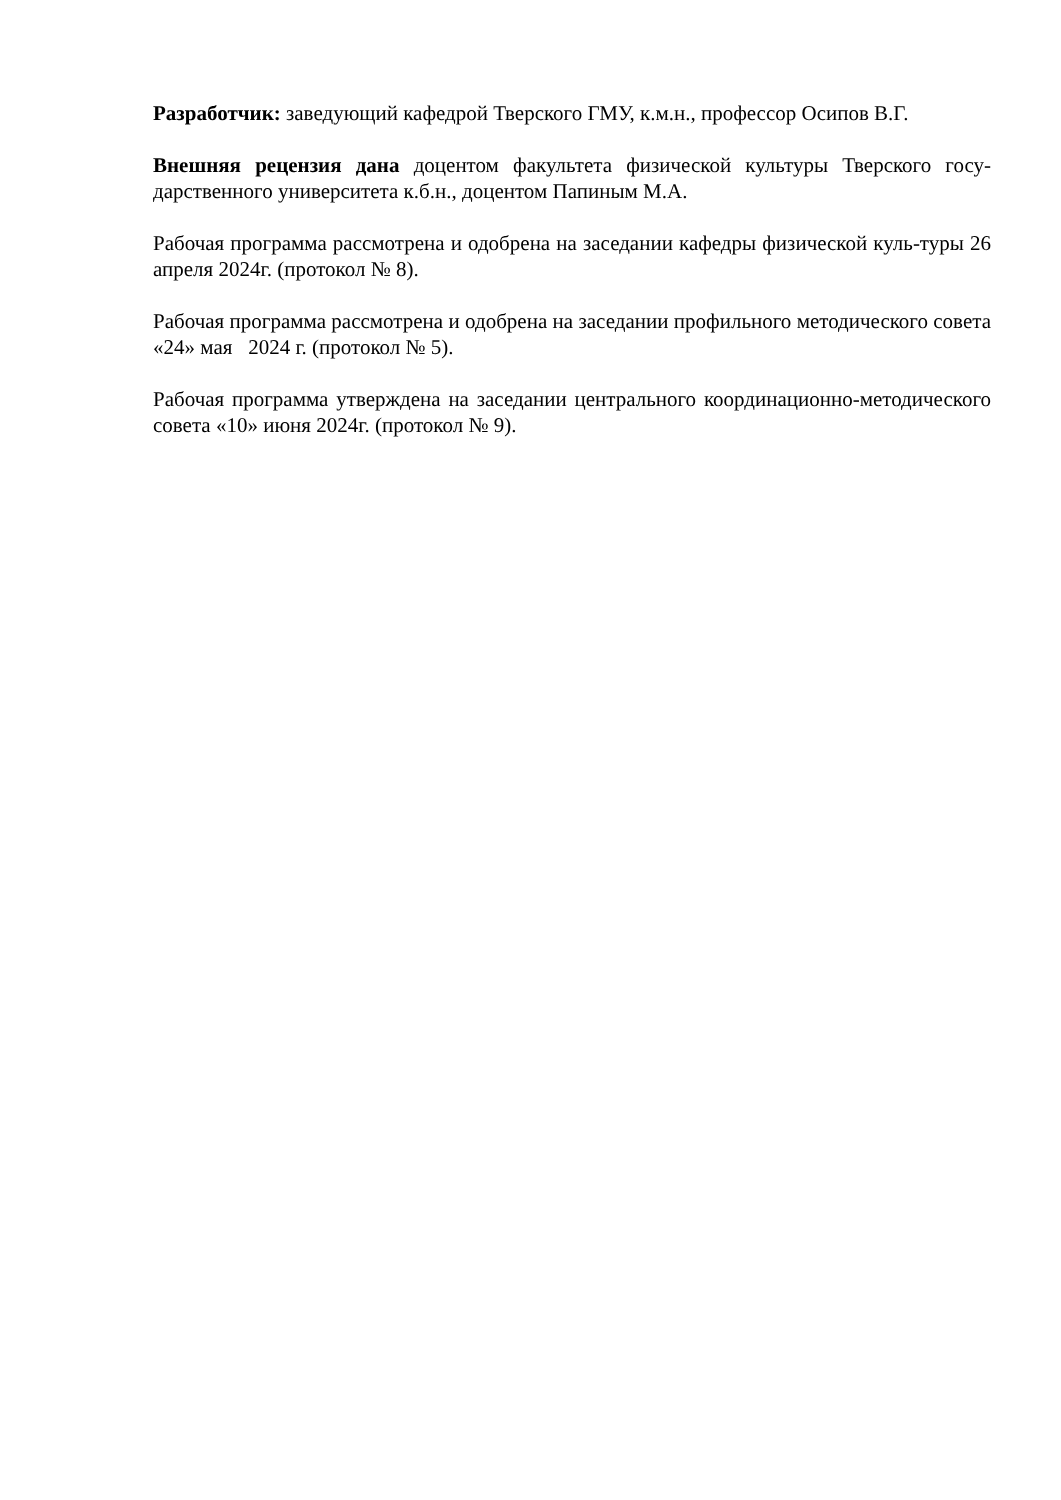Разработчик: заведующий кафедрой Тверского ГМУ, к.м.н., профессор Осипов В.Г.
Внешняя рецензия дана доцентом факультета физической культуры Тверского госу-дарственного университета к.б.н., доцентом Папиным М.А.
Рабочая программа рассмотрена и одобрена на заседании кафедры физической куль-туры 26 апреля 2024г. (протокол № 8).
Рабочая программа рассмотрена и одобрена на заседании профильного методического совета «24» мая 2024 г. (протокол № 5).
Рабочая программа утверждена на заседании центрального координационно-методического совета «10» июня 2024г. (протокол № 9).